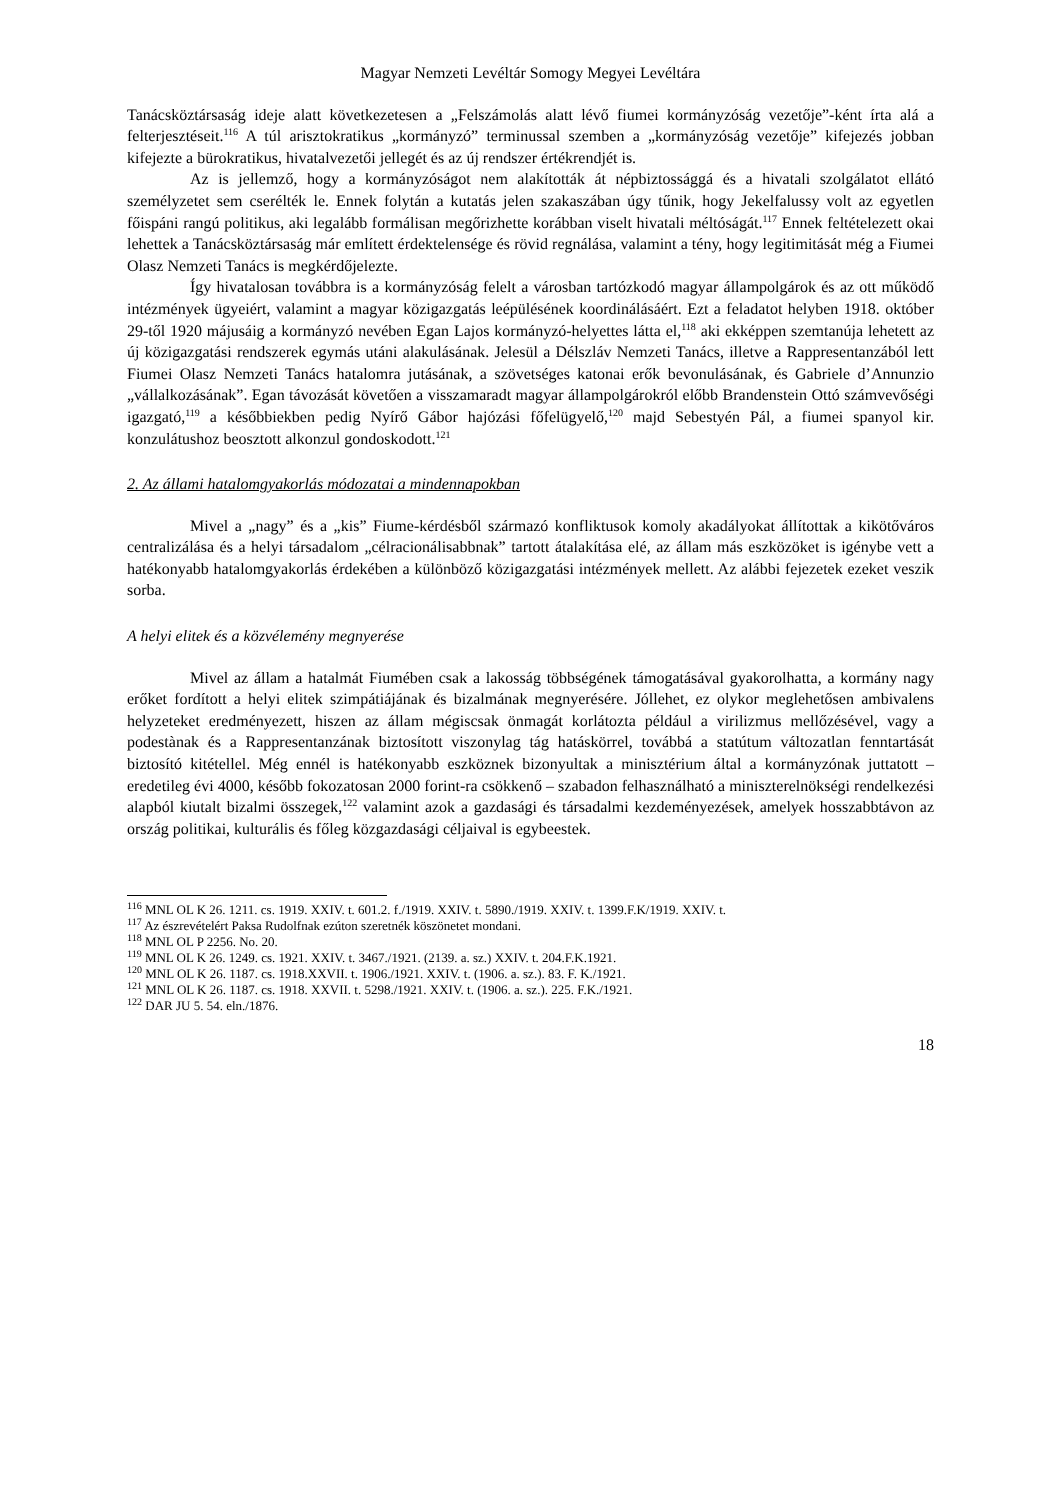Magyar Nemzeti Levéltár Somogy Megyei Levéltára
Tanácsköztársaság ideje alatt következetesen a „Felszámolás alatt lévő fiumei kormányzóság vezetője”-ként írta alá a felterjesztéseit.<sup>116</sup> A túl arisztokratikus „kormányzó” terminussal szemben a „kormányzóság vezetője” kifejezés jobban kifejezte a bürokratikus, hivatalvezetői jellegét és az új rendszer értékrendjét is.
Az is jellemző, hogy a kormányzóságot nem alakították át népbiztossággá és a hivatali szolgálatot ellátó személyzetet sem cserélték le. Ennek folytán a kutatás jelen szakaszában úgy tűnik, hogy Jekelfalussy volt az egyetlen főispáni rangú politikus, aki legalább formálisan megőrizhette korábban viselt hivatali méltóságát.<sup>117</sup> Ennek feltételezett okai lehettek a Tanácsköztársaság már említett érdektelensége és rövid regnálása, valamint a tény, hogy legitimitását még a Fiumei Olasz Nemzeti Tanács is megkérdőjelezte.
Így hivatalosan továbbra is a kormányzóság felelt a városban tartózkodó magyar állampolgárok és az ott működő intézmények ügyeiért, valamint a magyar közigazgatás leépülésének koordinálásáért. Ezt a feladatot helyben 1918. október 29-től 1920 májusáig a kormányzó nevében Egan Lajos kormányzó-helyettes látta el,<sup>118</sup> aki ekképpen szemtanúja lehetett az új közigazgatási rendszerek egymás utáni alakulásának. Jelesül a Délszláv Nemzeti Tanács, illetve a Rappresentanzából lett Fiumei Olasz Nemzeti Tanács hatalomra jutásának, a szövetséges katonai erők bevonulásának, és Gabriele d’Annunzio „vállalkozásának”. Egan távozását követően a visszamaradt magyar állampolgárokról előbb Brandenstein Ottó számvevőségi igazgató,<sup>119</sup> a későbbiekben pedig Nyírő Gábor hajózási főfelügyelő,<sup>120</sup> majd Sebestyén Pál, a fiumei spanyol kir. konzulátushoz beosztott alkonzul gondoskodott.<sup>121</sup>
2. Az állami hatalomgyakorlás módozatai a mindennapokban
Mivel a „nagy” és a „kis” Fiume-kérdésből származó konfliktusok komoly akadályokat állítottak a kikötőváros centralizálása és a helyi társadalom „célracionálisabbnak” tartott átalakítása elé, az állam más eszközöket is igénybe vett a hatékonyabb hatalomgyakorlás érdekében a különböző közigazgatási intézmények mellett. Az alábbi fejezetek ezeket veszik sorba.
A helyi elitek és a közvélemény megnyerése
Mivel az állam a hatalmát Fiumében csak a lakosság többségének támogatásával gyakorolhatta, a kormány nagy erőket fordított a helyi elitek szimpátiájának és bizalmának megnyerésére. Jóllehet, ez olykor meglehetősen ambivalens helyzeteket eredményezett, hiszen az állam mégiscsak önmagát korlátozta például a virilizmus mellőzésével, vagy a podestànak és a Rappresentanzának biztosított viszonylag tág hatáskörrel, továbbá a statútum változatlan fenntartását biztosító kitétellel. Még ennél is hatékonyabb eszköznek bizonyultak a minisztérium által a kormányzónak juttatott – eredetileg évi 4000, később fokozatosan 2000 forint-ra csökkenő – szabadon felhasználható a miniszterelnökségi rendelkezési alapból kiutalt bizalmi összegek,<sup>122</sup> valamint azok a gazdasági és társadalmi kezdeményezések, amelyek hosszabbtávon az ország politikai, kulturális és főleg közgazdasági céljaival is egybeestek.
<sup>116</sup> MNL OL K 26. 1211. cs. 1919. XXIV. t. 601.2. f./1919. XXIV. t. 5890./1919. XXIV. t. 1399.F.K/1919. XXIV. t.
<sup>117</sup> Az észrevételért Paksa Rudolfnak ezúton szeretnék köszönetet mondani.
<sup>118</sup> MNL OL P 2256. No. 20.
<sup>119</sup> MNL OL K 26. 1249. cs. 1921. XXIV. t. 3467./1921. (2139. a. sz.) XXIV. t. 204.F.K.1921.
<sup>120</sup> MNL OL K 26. 1187. cs. 1918.XXVII. t. 1906./1921. XXIV. t. (1906. a. sz.). 83. F. K./1921.
<sup>121</sup> MNL OL K 26. 1187. cs. 1918. XXVII. t. 5298./1921. XXIV. t. (1906. a. sz.). 225. F.K./1921.
<sup>122</sup> DAR JU 5. 54. eln./1876.
18